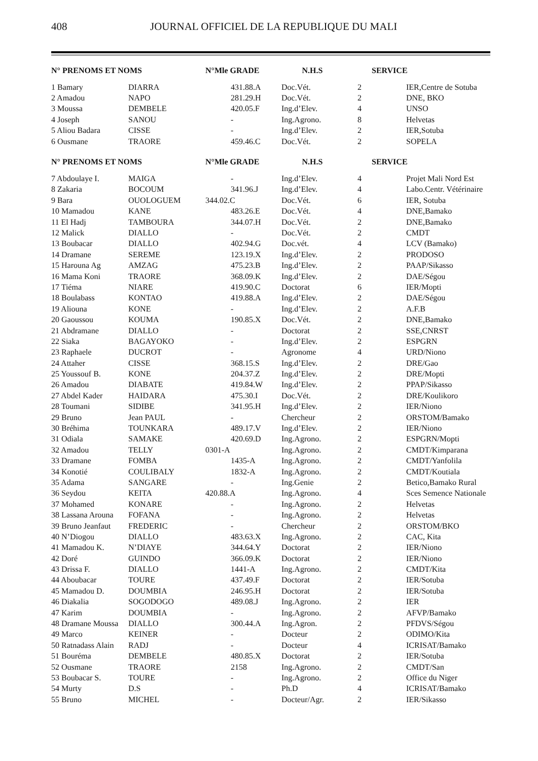408 JOURNAL OFFICIEL DE LA REPUBLIQUE DU MALI
| N° PRENOMS ET NOMS | | N°Mle GRADE N.H.S | | SERVICE | |
| --- | --- | --- | --- | --- | --- |
| 1 Bamary | DIARRA | 431.88.A | Doc.Vét. | 2 | IER,Centre de Sotuba |
| 2 Amadou | NAPO | 281.29.H | Doc.Vét. | 2 | DNE, BKO |
| 3 Moussa | DEMBELE | 420.05.F | Ing.d’Elev. | 4 | UNSO |
| 4 Joseph | SANOU | - | Ing.Agrono. | 8 | Helvetas |
| 5 Aliou Badara | CISSE | - | Ing.d’Elev. | 2 | IER,Sotuba |
| 6 Ousmane | TRAORE | 459.46.C | Doc.Vét. | 2 | SOPELA |
| N° PRENOMS ET NOMS | | N°Mle GRADE N.H.S | | SERVICE | |
| 7 Abdoulaye I. | MAIGA | - | Ing.d’Elev. | 4 | Projet Mali Nord Est |
| 8 Zakaria | BOCOUM | 341.96.J | Ing.d’Elev. | 4 | Labo.Centr. Vétérinaire |
| 9 Bara | OUOLOGUEM | 344.02.C | Doc.Vét. | 6 | IER, Sotuba |
| 10 Mamadou | KANE | 483.26.E | Doc.Vét. | 4 | DNE,Bamako |
| 11 El Hadj | TAMBOURA | 344.07.H | Doc.Vét. | 2 | DNE,Bamako |
| 12 Malick | DIALLO | - | Doc.Vét. | 2 | CMDT |
| 13 Boubacar | DIALLO | 402.94.G | Doc.vét. | 4 | LCV (Bamako) |
| 14 Dramane | SEREME | 123.19.X | Ing.d’Elev. | 2 | PRODOSO |
| 15 Harouna Ag | AMZAG | 475.23.B | Ing.d’Elev. | 2 | PAAP/Sikasso |
| 16 Mama Koni | TRAORE | 368.09.K | Ing.d’Elev. | 2 | DAE/Ségou |
| 17 Tiéma | NIARE | 419.90.C | Doctorat | 6 | IER/Mopti |
| 18 Boulabass | KONTAO | 419.88.A | Ing.d’Elev. | 2 | DAE/Ségou |
| 19 Aliouna | KONE | - | Ing.d’Elev. | 2 | A.F.B |
| 20 Gaoussou | KOUMA | 190.85.X | Doc.Vét. | 2 | DNE,Bamako |
| 21 Abdramane | DIALLO | - | Doctorat | 2 | SSE,CNRST |
| 22 Siaka | BAGAYOKO | - | Ing.d’Elev. | 2 | ESPGRN |
| 23 Raphaele | DUCROT | - | Agronome | 4 | URD/Niono |
| 24 Attaher | CISSE | 368.15.S | Ing.d’Elev. | 2 | DRE/Gao |
| 25 Youssouf B. | KONE | 204.37.Z | Ing.d’Elev. | 2 | DRE/Mopti |
| 26 Amadou | DIABATE | 419.84.W | Ing.d’Elev. | 2 | PPAP/Sikasso |
| 27 Abdel Kader | HAIDARA | 475.30.I | Doc.Vét. | 2 | DRE/Koulikoro |
| 28 Toumani | SIDIBE | 341.95.H | Ing.d’Elev. | 2 | IER/Niono |
| 29 Bruno | Jean PAUL | - | Chercheur | 2 | ORSTOM/Bamako |
| 30 Bréhima | TOUNKARA | 489.17.V | Ing.d’Elev. | 2 | IER/Niono |
| 31 Odiala | SAMAKE | 420.69.D | Ing.Agrono. | 2 | ESPGRN/Mopti |
| 32 Amadou | TELLY | 0301-A | Ing.Agrono. | 2 | CMDT/Kimparana |
| 33 Dramane | FOMBA | 1435-A | Ing.Agrono. | 2 | CMDT/Yanfolila |
| 34 Konotié | COULIBALY | 1832-A | Ing.Agrono. | 2 | CMDT/Koutiala |
| 35 Adama | SANGARE | - | Ing.Genie | 2 | Betico,Bamako Rural |
| 36 Seydou | KEITA | 420.88.A | Ing.Agrono. | 4 | Sces Semence Nationale |
| 37 Mohamed | KONARE | - | Ing.Agrono. | 2 | Helvetas |
| 38 Lassana Arouna | FOFANA | - | Ing.Agrono. | 2 | Helvetas |
| 39 Bruno Jeanfaut | FREDERIC | - | Chercheur | 2 | ORSTOM/BKO |
| 40 N’Diogou | DIALLO | 483.63.X | Ing.Agrono. | 2 | CAC, Kita |
| 41 Mamadou K. | N’DIAYE | 344.64.Y | Doctorat | 2 | IER/Niono |
| 42 Doré | GUINDO | 366.09.K | Doctorat | 2 | IER/Niono |
| 43 Drissa F. | DIALLO | 1441-A | Ing.Agrono. | 2 | CMDT/Kita |
| 44 Aboubacar | TOURE | 437.49.F | Doctorat | 2 | IER/Sotuba |
| 45 Mamadou D. | DOUMBIA | 246.95.H | Doctorat | 2 | IER/Sotuba |
| 46 Diakalia | SOGODOGO | 489.08.J | Ing.Agrono. | 2 | IER |
| 47 Karim | DOUMBIA | - | Ing.Agrono. | 2 | AFVP/Bamako |
| 48 Dramane Moussa | DIALLO | 300.44.A | Ing.Agron. | 2 | PFDVS/Ségou |
| 49 Marco | KEINER | - | Docteur | 2 | ODIMO/Kita |
| 50 Ratnadass Alain | RADJ | - | Docteur | 4 | ICRISAT/Bamako |
| 51 Bouréma | DEMBELE | 480.85.X | Doctorat | 2 | IER/Sotuba |
| 52 Ousmane | TRAORE | 2158 | Ing.Agrono. | 2 | CMDT/San |
| 53 Boubacar S. | TOURE | - | Ing.Agrono. | 2 | Office du Niger |
| 54 Murty | D.S | - | Ph.D | 4 | ICRISAT/Bamako |
| 55 Bruno | MICHEL | - | Docteur/Agr. | 2 | IER/Sikasso |